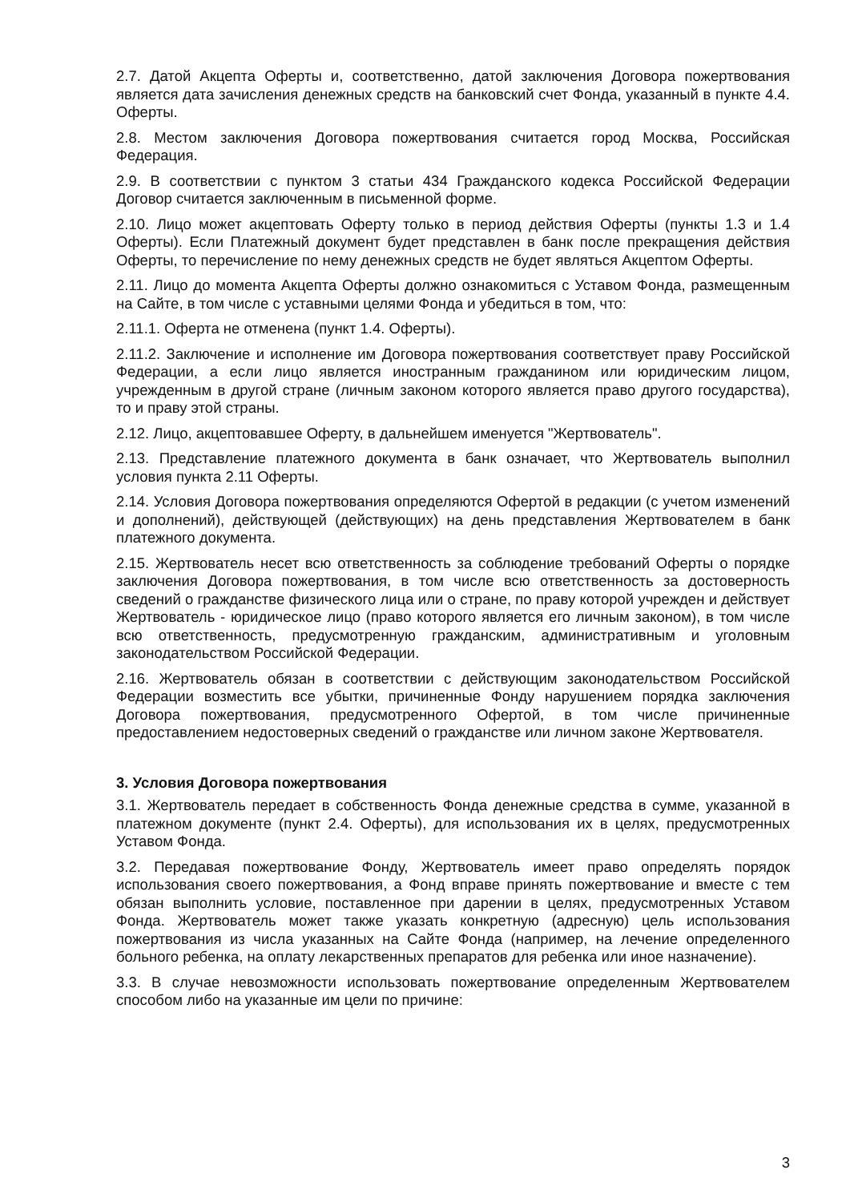2.7. Датой Акцепта Оферты и, соответственно, датой заключения Договора пожертвования является дата зачисления денежных средств на банковский счет Фонда, указанный в пункте 4.4. Оферты.
2.8. Местом заключения Договора пожертвования считается город Москва, Российская Федерация.
2.9. В соответствии с пунктом 3 статьи 434 Гражданского кодекса Российской Федерации Договор считается заключенным в письменной форме.
2.10. Лицо может акцептовать Оферту только в период действия Оферты (пункты 1.3 и 1.4 Оферты). Если Платежный документ будет представлен в банк после прекращения действия Оферты, то перечисление по нему денежных средств не будет являться Акцептом Оферты.
2.11. Лицо до момента Акцепта Оферты должно ознакомиться с Уставом Фонда, размещенным на Сайте, в том числе с уставными целями Фонда и убедиться в том, что:
2.11.1. Оферта не отменена (пункт 1.4. Оферты).
2.11.2. Заключение и исполнение им Договора пожертвования соответствует праву Российской Федерации, а если лицо является иностранным гражданином или юридическим лицом, учрежденным в другой стране (личным законом которого является право другого государства), то и праву этой страны.
2.12. Лицо, акцептовавшее Оферту, в дальнейшем именуется "Жертвователь".
2.13. Представление платежного документа в банк означает, что Жертвователь выполнил условия пункта 2.11 Оферты.
2.14. Условия Договора пожертвования определяются Офертой в редакции (с учетом изменений и дополнений), действующей (действующих) на день представления Жертвователем в банк платежного документа.
2.15. Жертвователь несет всю ответственность за соблюдение требований Оферты о порядке заключения Договора пожертвования, в том числе всю ответственность за достоверность сведений о гражданстве физического лица или о стране, по праву которой учрежден и действует Жертвователь - юридическое лицо (право которого является его личным законом), в том числе всю ответственность, предусмотренную гражданским, административным и уголовным законодательством Российской Федерации.
2.16. Жертвователь обязан в соответствии с действующим законодательством Российской Федерации возместить все убытки, причиненные Фонду нарушением порядка заключения Договора пожертвования, предусмотренного Офертой, в том числе причиненные предоставлением недостоверных сведений о гражданстве или личном законе Жертвователя.
3. Условия Договора пожертвования
3.1. Жертвователь передает в собственность Фонда денежные средства в сумме, указанной в платежном документе (пункт 2.4. Оферты), для использования их в целях, предусмотренных Уставом Фонда.
3.2. Передавая пожертвование Фонду, Жертвователь имеет право определять порядок использования своего пожертвования, а Фонд вправе принять пожертвование и вместе с тем обязан выполнить условие, поставленное при дарении в целях, предусмотренных Уставом Фонда. Жертвователь может также указать конкретную (адресную) цель использования пожертвования из числа указанных на Сайте Фонда (например, на лечение определенного больного ребенка, на оплату лекарственных препаратов для ребенка или иное назначение).
3.3. В случае невозможности использовать пожертвование определенным Жертвователем способом либо на указанные им цели по причине:
3